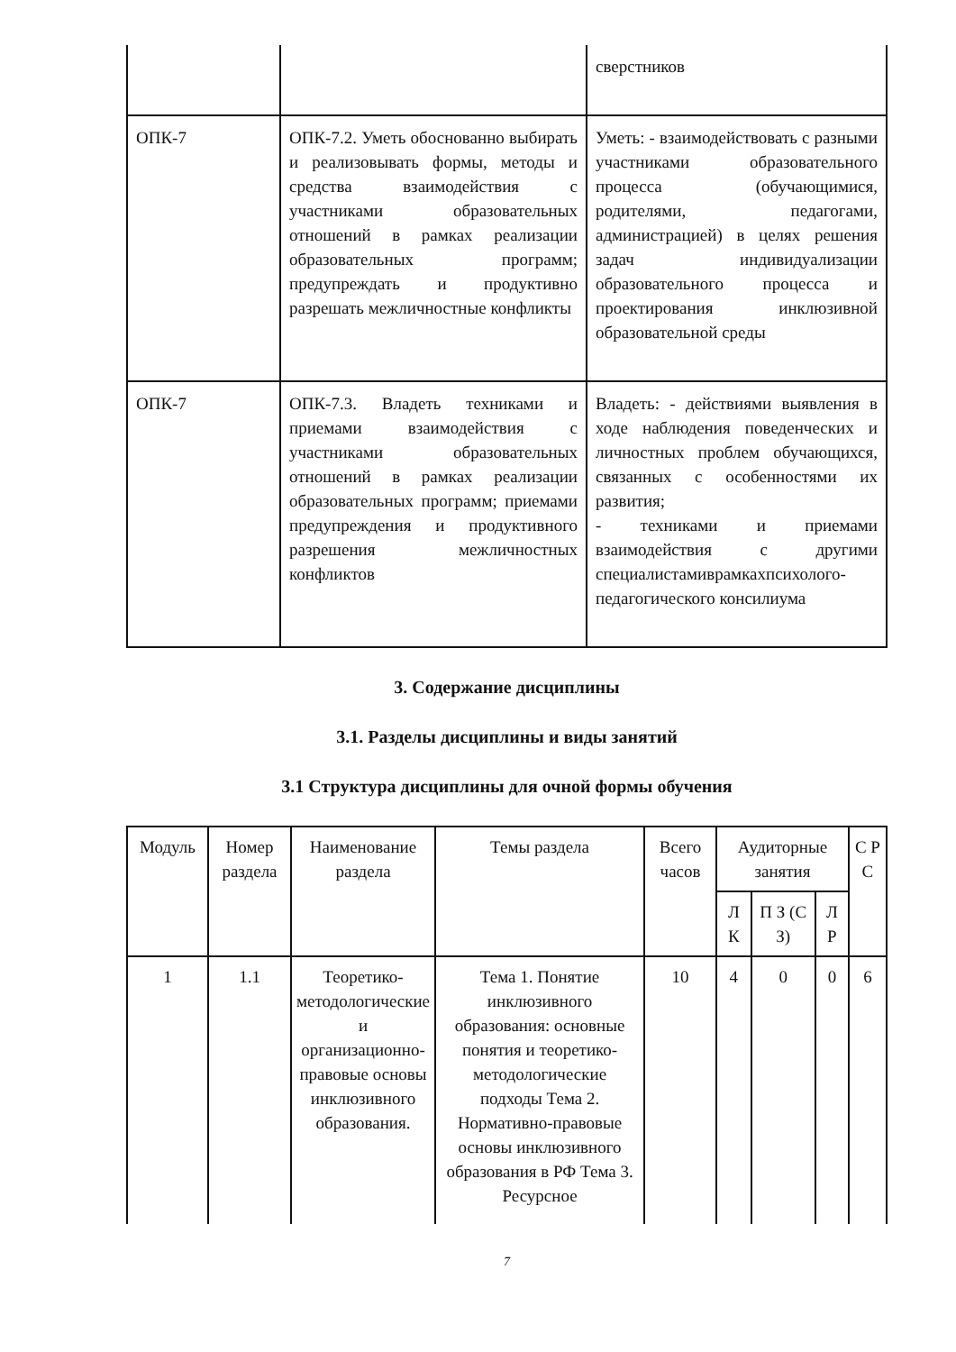| | | сверстников |
| ОПК-7 | ОПК-7.2. Уметь обоснованно выбирать и реализовывать формы, методы и средства взаимодействия с участниками образовательных отношений в рамках реализации образовательных программ; предупреждать и продуктивно разрешать межличностные конфликты | Уметь: - взаимодействовать с разными участниками образовательного процесса (обучающимися, родителями, педагогами, администрацией) в целях решения задач индивидуализации образовательного процесса и проектирования инклюзивной образовательной среды |
| ОПК-7 | ОПК-7.3. Владеть техниками и приемами взаимодействия с участниками образовательных отношений в рамках реализации образовательных программ; приемами предупреждения и продуктивного разрешения межличностных конфликтов | Владеть: - действиями выявления в ходе наблюдения поведенческих и личностных проблем обучающихся, связанных с особенностями их развития; - техниками и приемами взаимодействия с другими специалистамиврамкахпсихолого-педагогического консилиума |
3. Содержание дисциплины
3.1. Разделы дисциплины и виды занятий
3.1 Структура дисциплины для очной формы обучения
| Модуль | Номер раздела | Наименование раздела | Темы раздела | Всего часов | Аудиторные занятия | | | С Р С |
| --- | --- | --- | --- | --- | --- | --- | --- | --- |
| | | | | | Л К | П З (С З) | Л Р | |
| 1 | 1.1 | Теоретико-методологические и организационно-правовые основы инклюзивного образования. | Тема 1. Понятие инклюзивного образования: основные понятия и теоретико-методологические подходы Тема 2. Нормативно-правовые основы инклюзивного образования в РФ Тема 3. Ресурсное | 10 | 4 | 0 | 0 | 6 |
7